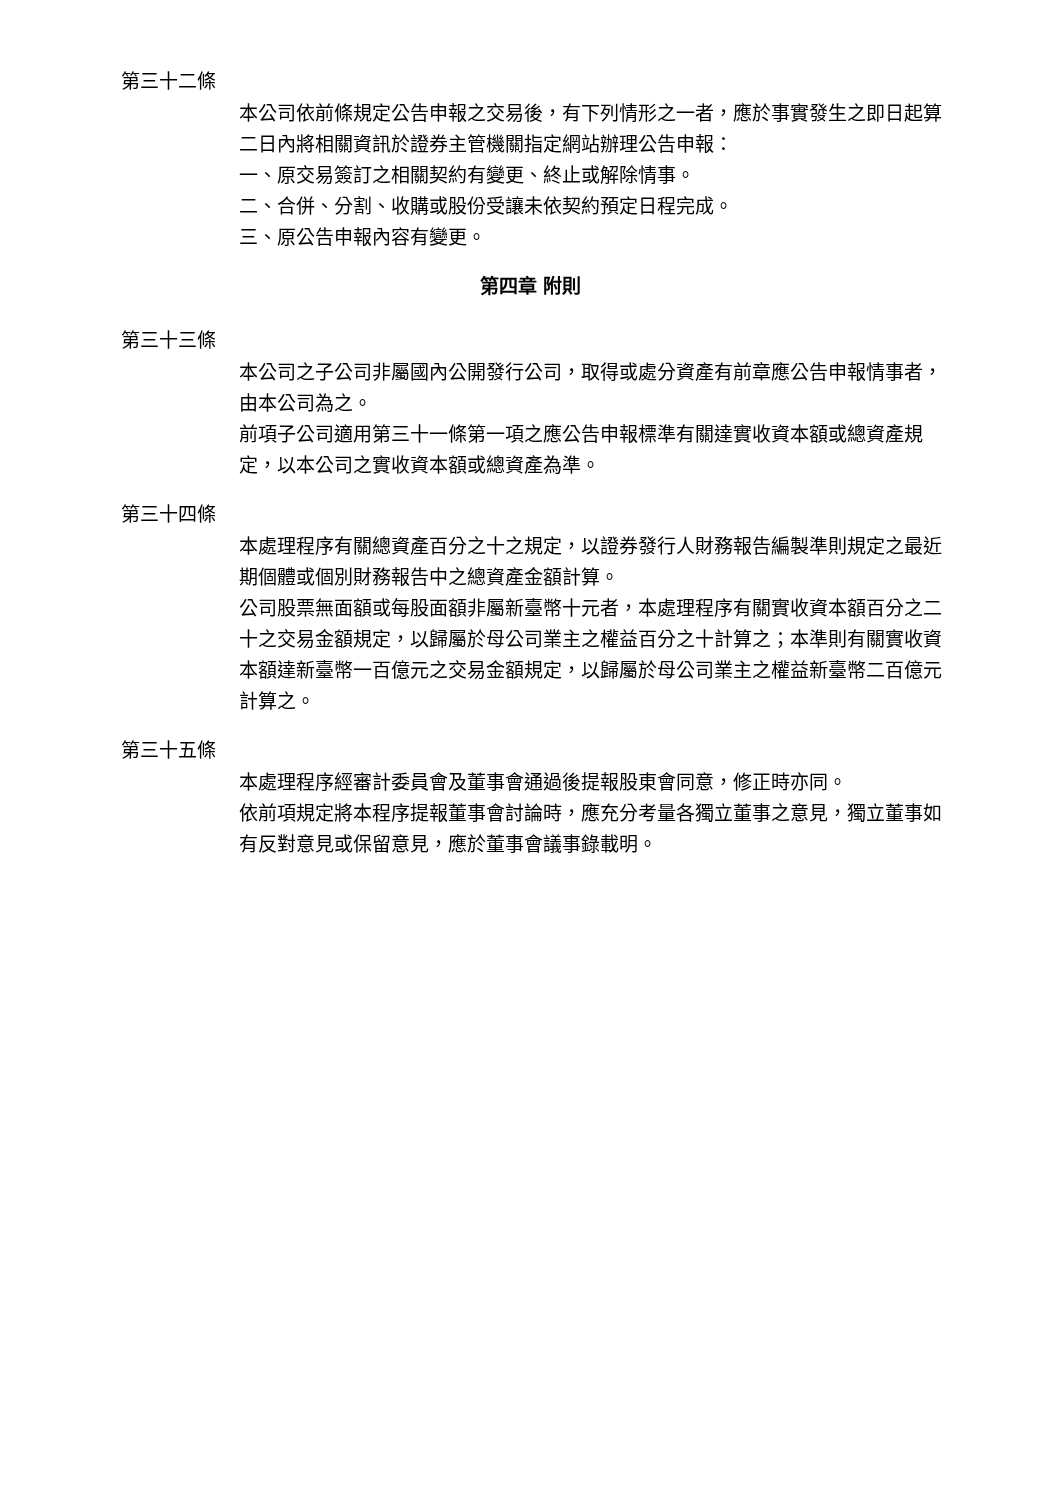第三十二條
本公司依前條規定公告申報之交易後，有下列情形之一者，應於事實發生之即日起算二日內將相關資訊於證券主管機關指定網站辦理公告申報：
一、原交易簽訂之相關契約有變更、終止或解除情事。
二、合併、分割、收購或股份受讓未依契約預定日程完成。
三、原公告申報內容有變更。
第四章 附則
第三十三條
本公司之子公司非屬國內公開發行公司，取得或處分資產有前章應公告申報情事者，由本公司為之。
前項子公司適用第三十一條第一項之應公告申報標準有關達實收資本額或總資產規定，以本公司之實收資本額或總資產為準。
第三十四條
本處理程序有關總資產百分之十之規定，以證券發行人財務報告編製準則規定之最近期個體或個別財務報告中之總資產金額計算。
公司股票無面額或每股面額非屬新臺幣十元者，本處理程序有關實收資本額百分之二十之交易金額規定，以歸屬於母公司業主之權益百分之十計算之；本準則有關實收資本額達新臺幣一百億元之交易金額規定，以歸屬於母公司業主之權益新臺幣二百億元計算之。
第三十五條
本處理程序經審計委員會及董事會通過後提報股東會同意，修正時亦同。
依前項規定將本程序提報董事會討論時，應充分考量各獨立董事之意見，獨立董事如有反對意見或保留意見，應於董事會議事錄載明。